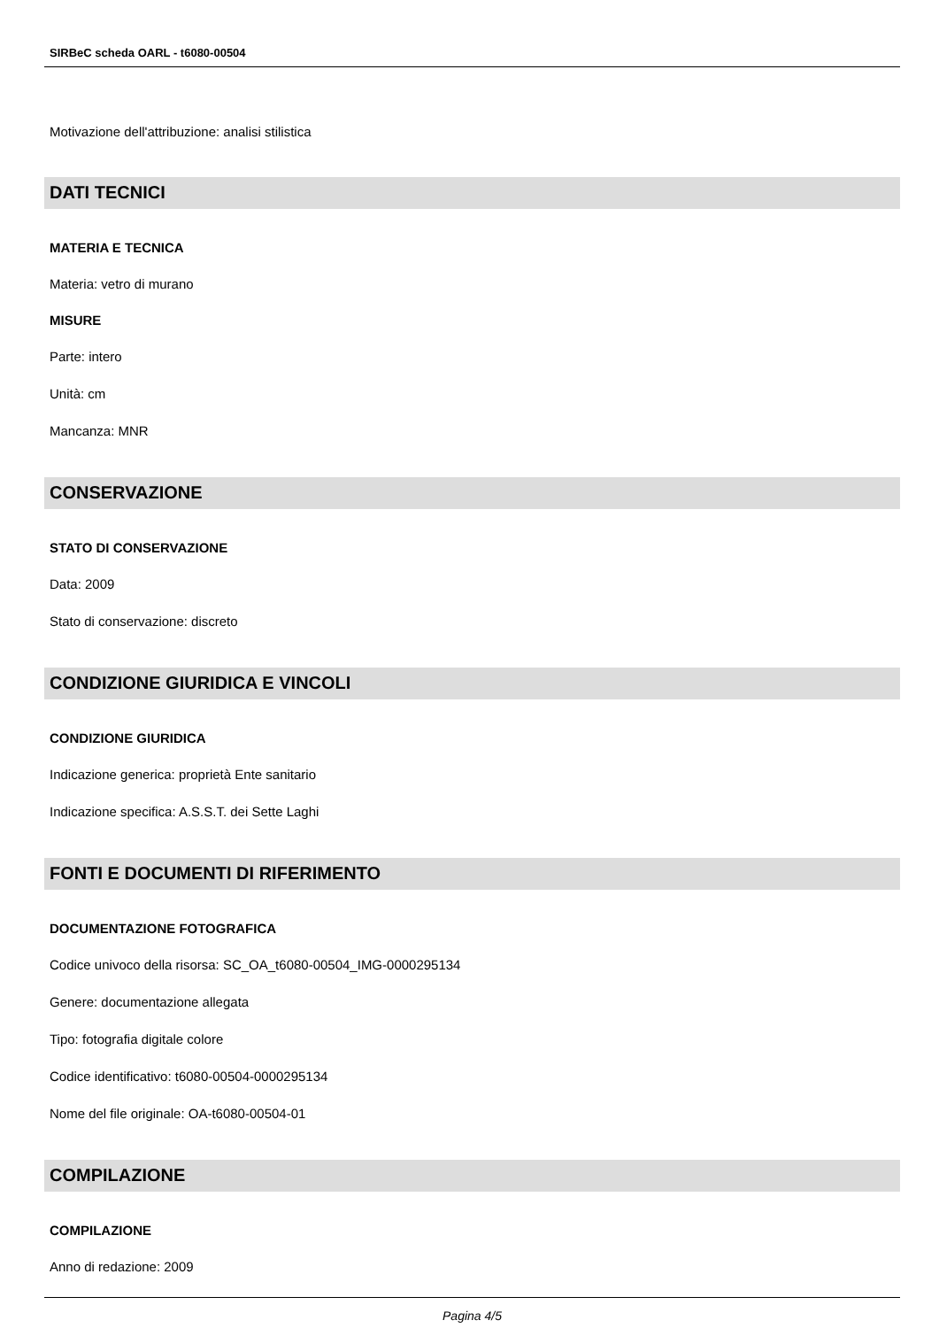SIRBeC scheda OARL - t6080-00504
Motivazione dell'attribuzione: analisi stilistica
DATI TECNICI
MATERIA E TECNICA
Materia: vetro di murano
MISURE
Parte: intero
Unità: cm
Mancanza: MNR
CONSERVAZIONE
STATO DI CONSERVAZIONE
Data: 2009
Stato di conservazione: discreto
CONDIZIONE GIURIDICA E VINCOLI
CONDIZIONE GIURIDICA
Indicazione generica: proprietà Ente sanitario
Indicazione specifica: A.S.S.T. dei Sette Laghi
FONTI E DOCUMENTI DI RIFERIMENTO
DOCUMENTAZIONE FOTOGRAFICA
Codice univoco della risorsa: SC_OA_t6080-00504_IMG-0000295134
Genere: documentazione allegata
Tipo: fotografia digitale colore
Codice identificativo: t6080-00504-0000295134
Nome del file originale: OA-t6080-00504-01
COMPILAZIONE
COMPILAZIONE
Anno di redazione: 2009
Pagina 4/5